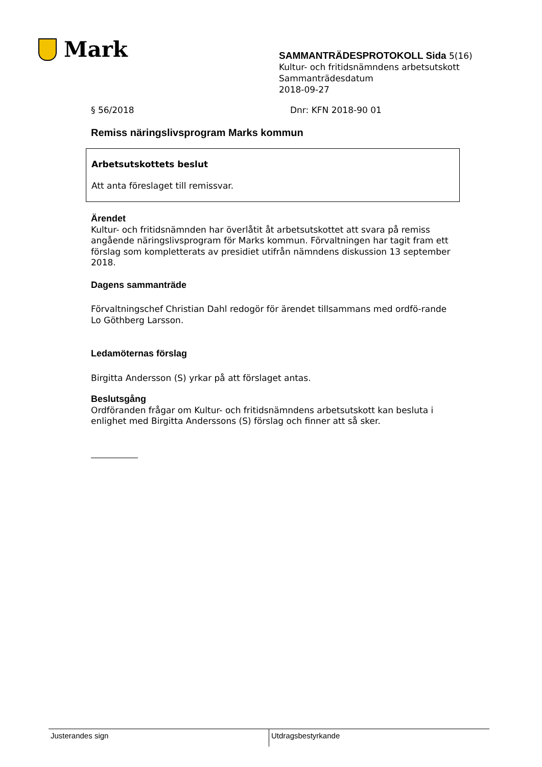Mark
SAMMANTRÄDESPROTOKOLL Sida 5(16)
Kultur- och fritidsnämndens arbetsutskott
Sammanträdesdatum
2018-09-27
§ 56/2018 Dnr: KFN 2018-90 01
Remiss näringslivsprogram Marks kommun
Arbetsutskottets beslut
Att anta föreslaget till remissvar.
Ärendet
Kultur- och fritidsnämnden har överlåtit åt arbetsutskottet att svara på remiss angående näringslivsprogram för Marks kommun. Förvaltningen har tagit fram ett förslag som kompletterats av presidiet utifrån nämndens diskussion 13 september 2018.
Dagens sammanträde
Förvaltningschef Christian Dahl redogör för ärendet tillsammans med ordfö-rande Lo Göthberg Larsson.
Ledamöternas förslag
Birgitta Andersson (S) yrkar på att förslaget antas.
Beslutsgång
Ordföranden frågar om Kultur- och fritidsnämndens arbetsutskott kan besluta i enlighet med Birgitta Anderssons (S) förslag och finner att så sker.
Justerandes sign Utdragsbestyrkande